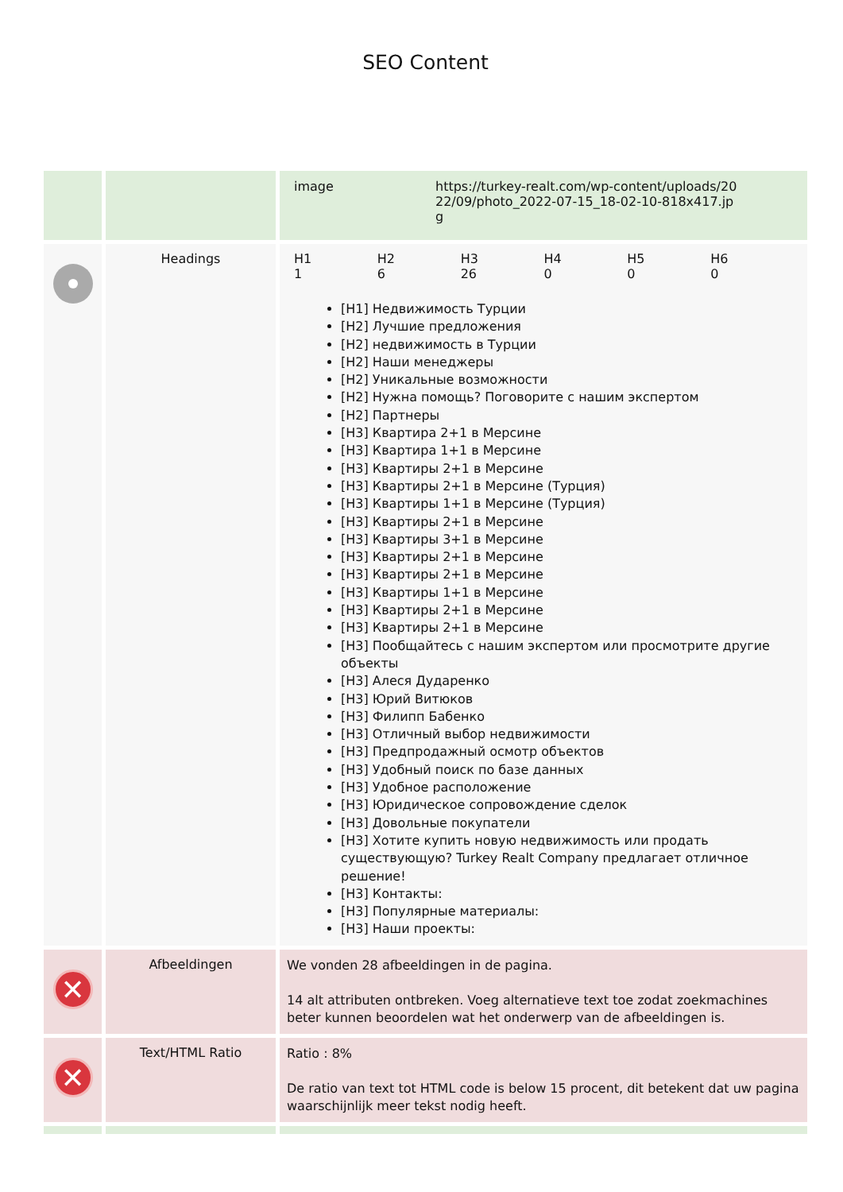SEO Content
| | | / image / https://turkey-realt.com/wp-content/uploads/20 22/09/photo_2022-07-15_18-02-10-818x417.jp g / |
| | Headings | / H1 / H2 / H3 / H4 / H5 / H6 / / 1 / 6 / 26 / 0 / 0 / 0 / [H1] Недвижимость Турции [H2] Лучшие предложения [H2] недвижимость в Турции [H2] Наши менеджеры [H2] Уникальные возможности [H2] Нужна помощь? Поговорите с нашим экспертом [H2] Партнеры [H3] Квартира 2+1 в Мерсине [H3] Квартира 1+1 в Мерсине [H3] Квартиры 2+1 в Мерсине [H3] Квартиры 2+1 в Мерсине (Турция) [H3] Квартиры 1+1 в Мерсине (Турция) [H3] Квартиры 2+1 в Мерсине [H3] Квартиры 3+1 в Мерсине [H3] Квартиры 2+1 в Мерсине [H3] Квартиры 2+1 в Мерсине [H3] Квартиры 1+1 в Мерсине [H3] Квартиры 2+1 в Мерсине [H3] Квартиры 2+1 в Мерсине [H3] Пообщайтесь с нашим экспертом или просмотрите другие объекты [H3] Алеся Дударенко [H3] Юрий Витюков [H3] Филипп Бабенко [H3] Отличный выбор недвижимости [H3] Предпродажный осмотр объектов [H3] Удобный поиск по базе данных [H3] Удобное расположение [H3] Юридическое сопровождение сделок [H3] Довольные покупатели [H3] Хотите купить новую недвижимость или продать существующую? Turkey Realt Company предлагает отличное решение! [H3] Контакты: [H3] Популярные материалы: [H3] Наши проекты: |
| ✕ | Afbeeldingen | We vonden 28 afbeeldingen in de pagina. 14 alt attributen ontbreken. Voeg alternatieve text toe zodat zoekmachines beter kunnen beoordelen wat het onderwerp van de afbeeldingen is. |
| ✕ | Text/HTML Ratio | Ratio : 8% De ratio van text tot HTML code is below 15 procent, dit betekent dat uw pagina waarschijnlijk meer tekst nodig heeft. |